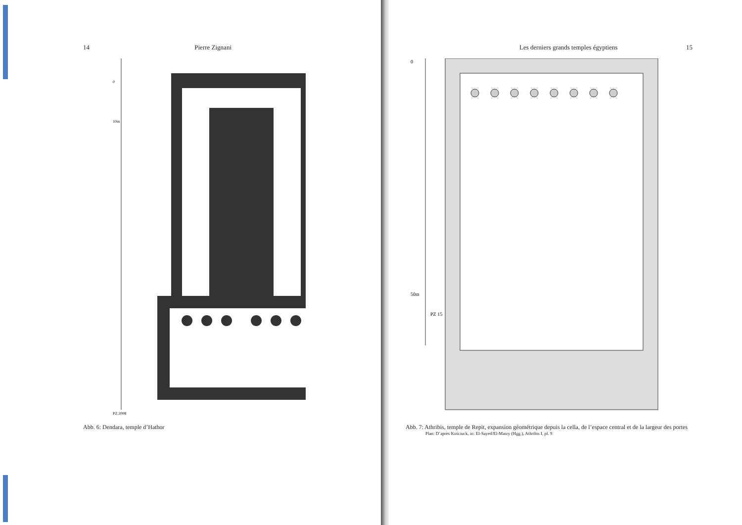14 Pierre Zignani
0
10m
PZ 2008
Abb. 6: Dendara, temple d’Hathor
Les derniers grands temples égyptiens 15
0
50m
PZ 15
Abb. 7: Athribis, temple de Repit, expansion géométrique depuis la cella, de l’espace central et de la largeur des portes
Plan: D’après Kościuck, in: El-Sayed/El-Masry (Hgg.), Athribis I, pl. 9